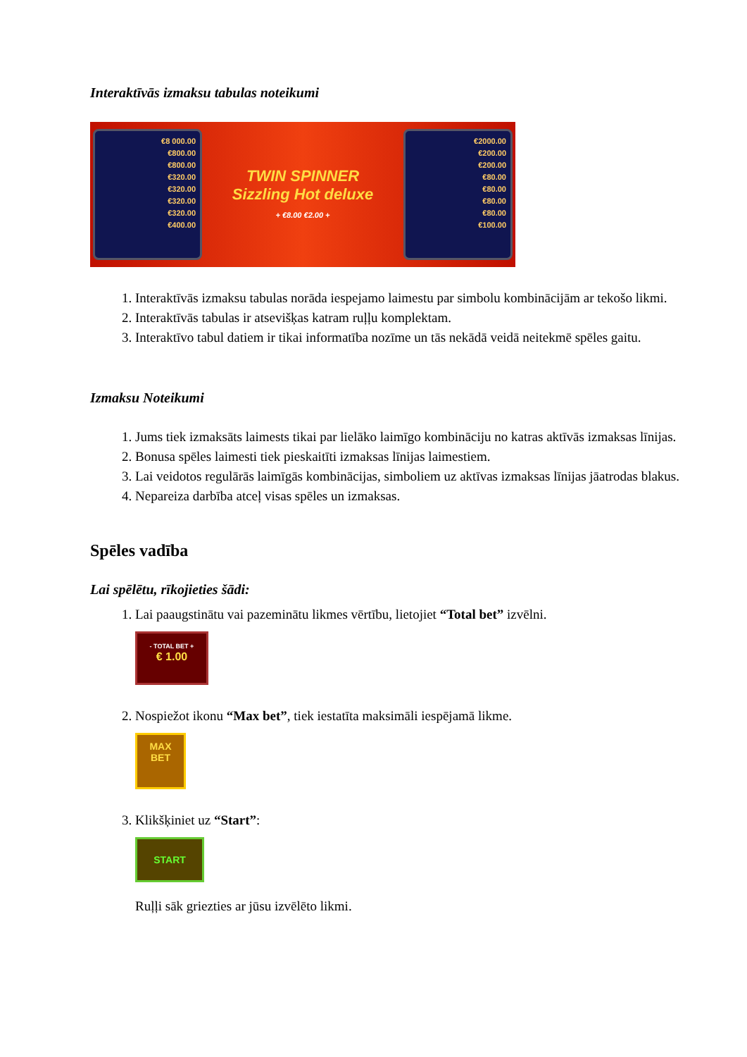Interaktīvās izmaksu tabulas noteikumi
€8 000.00
€800.00
€800.00
€320.00
€320.00
€320.00
€320.00
€400.00
TWIN SPINNER
Sizzling Hot deluxe
+ €8.00 €2.00 +
€2000.00
€200.00
€200.00
€80.00
€80.00
€80.00
€80.00
€100.00
1. Interaktīvās izmaksu tabulas norāda iespejamo laimestu par simbolu kombinācijām ar tekošo likmi.
2. Interaktīvās tabulas ir atsevišķas katram ruļļu komplektam.
3. Interaktīvo tabul datiem ir tikai informatība nozīme un tās nekādā veidā neitekmē spēles gaitu.
Izmaksu Noteikumi
1. Jums tiek izmaksāts laimests tikai par lielāko laimīgo kombināciju no katras aktīvās izmaksas līnijas.
2. Bonusa spēles laimesti tiek pieskaitīti izmaksas līnijas laimestiem.
3. Lai veidotos regulārās laimīgās kombinācijas, simboliem uz aktīvas izmaksas līnijas jāatrodas blakus.
4. Nepareiza darbība atceļ visas spēles un izmaksas.
Spēles vadība
Lai spēlētu, rīkojieties šādi:
1. Lai paaugstinātu vai pazeminātu likmes vērtību, lietojiet “Total bet” izvēlni.
- TOTAL BET +
€ 1.00
2. Nospiežot ikonu “Max bet”, tiek iestatīta maksimāli iespējamā likme.
MAX
BET
3. Klikšķiniet uz “Start”:
START
Ruļļi sāk griezties ar jūsu izvēlēto likmi.